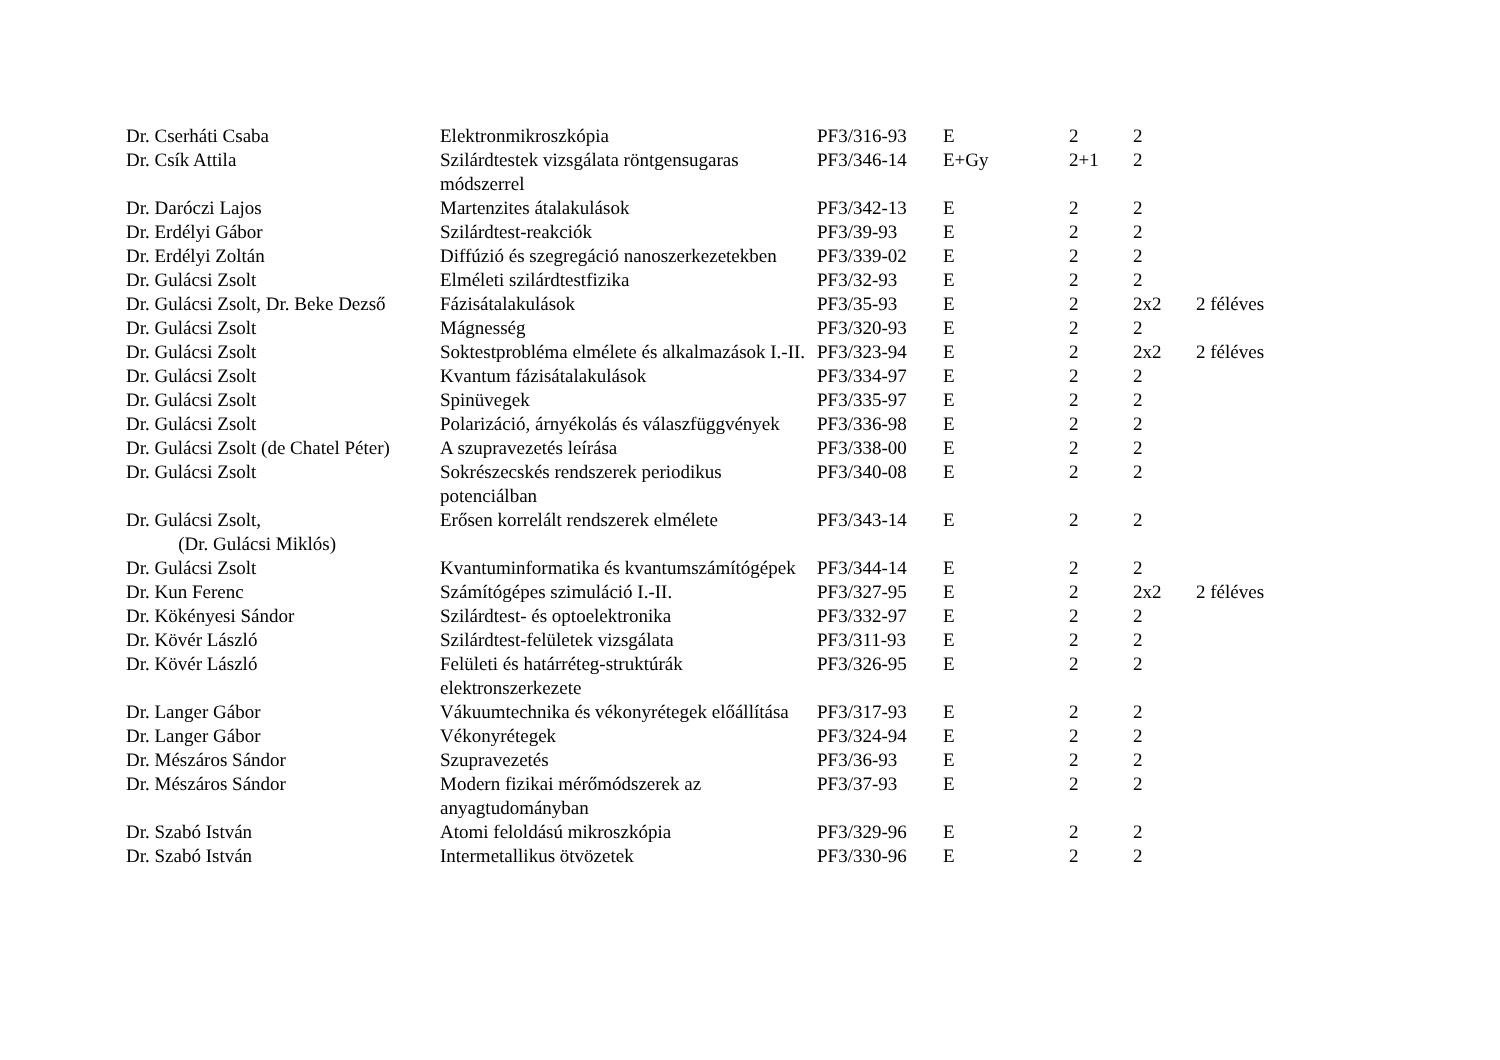| Dr. Cserháti Csaba | Elektronmikroszkópia | PF3/316-93 | E | 2 | 2 | |
| Dr. Csík Attila | Szilárdtestek vizsgálata röntgensugaras módszerrel | PF3/346-14 | E+Gy | 2+1 | 2 | |
| Dr. Daróczi Lajos | Martenzites átalakulások | PF3/342-13 | E | 2 | 2 | |
| Dr. Erdélyi Gábor | Szilárdtest-reakciók | PF3/39-93 | E | 2 | 2 | |
| Dr. Erdélyi Zoltán | Diffúzió és szegregáció nanoszerkezetekben | PF3/339-02 | E | 2 | 2 | |
| Dr. Gulácsi Zsolt | Elméleti szilárdtestfizika | PF3/32-93 | E | 2 | 2 | |
| Dr. Gulácsi Zsolt, Dr. Beke Dezső | Fázisátalakulások | PF3/35-93 | E | 2 | 2x2 | 2 féléves |
| Dr. Gulácsi Zsolt | Mágnesség | PF3/320-93 | E | 2 | 2 | |
| Dr. Gulácsi Zsolt | Soktestprobléma elmélete és alkalmazások I.-II. | PF3/323-94 | E | 2 | 2x2 | 2 féléves |
| Dr. Gulácsi Zsolt | Kvantum fázisátalakulások | PF3/334-97 | E | 2 | 2 | |
| Dr. Gulácsi Zsolt | Spinüvegek | PF3/335-97 | E | 2 | 2 | |
| Dr. Gulácsi Zsolt | Polarizáció, árnyékolás és válaszfüggvények | PF3/336-98 | E | 2 | 2 | |
| Dr. Gulácsi Zsolt (de Chatel Péter) | A szupravezetés leírása | PF3/338-00 | E | 2 | 2 | |
| Dr. Gulácsi Zsolt | Sokrészecskés rendszerek periodikus potenciálban | PF3/340-08 | E | 2 | 2 | |
| Dr. Gulácsi Zsolt, (Dr. Gulácsi Miklós) | Erősen korrelált rendszerek elmélete | PF3/343-14 | E | 2 | 2 | |
| Dr. Gulácsi Zsolt | Kvantuminformatika és kvantumszámítógépek | PF3/344-14 | E | 2 | 2 | |
| Dr. Kun Ferenc | Számítógépes szimuláció I.-II. | PF3/327-95 | E | 2 | 2x2 | 2 féléves |
| Dr. Kökényesi Sándor | Szilárdtest- és optoelektronika | PF3/332-97 | E | 2 | 2 | |
| Dr. Kövér László | Szilárdtest-felületek vizsgálata | PF3/311-93 | E | 2 | 2 | |
| Dr. Kövér László | Felületi és határréteg-struktúrák elektronszerkezete | PF3/326-95 | E | 2 | 2 | |
| Dr. Langer Gábor | Vákuumtechnika és vékonyrétegek előállítása | PF3/317-93 | E | 2 | 2 | |
| Dr. Langer Gábor | Vékonyrétegek | PF3/324-94 | E | 2 | 2 | |
| Dr. Mészáros Sándor | Szupravezetés | PF3/36-93 | E | 2 | 2 | |
| Dr. Mészáros Sándor | Modern fizikai mérőmódszerek az anyagtudományban | PF3/37-93 | E | 2 | 2 | |
| Dr. Szabó István | Atomi feloldású mikroszkópia | PF3/329-96 | E | 2 | 2 | |
| Dr. Szabó István | Intermetallikus ötvözetek | PF3/330-96 | E | 2 | 2 | |